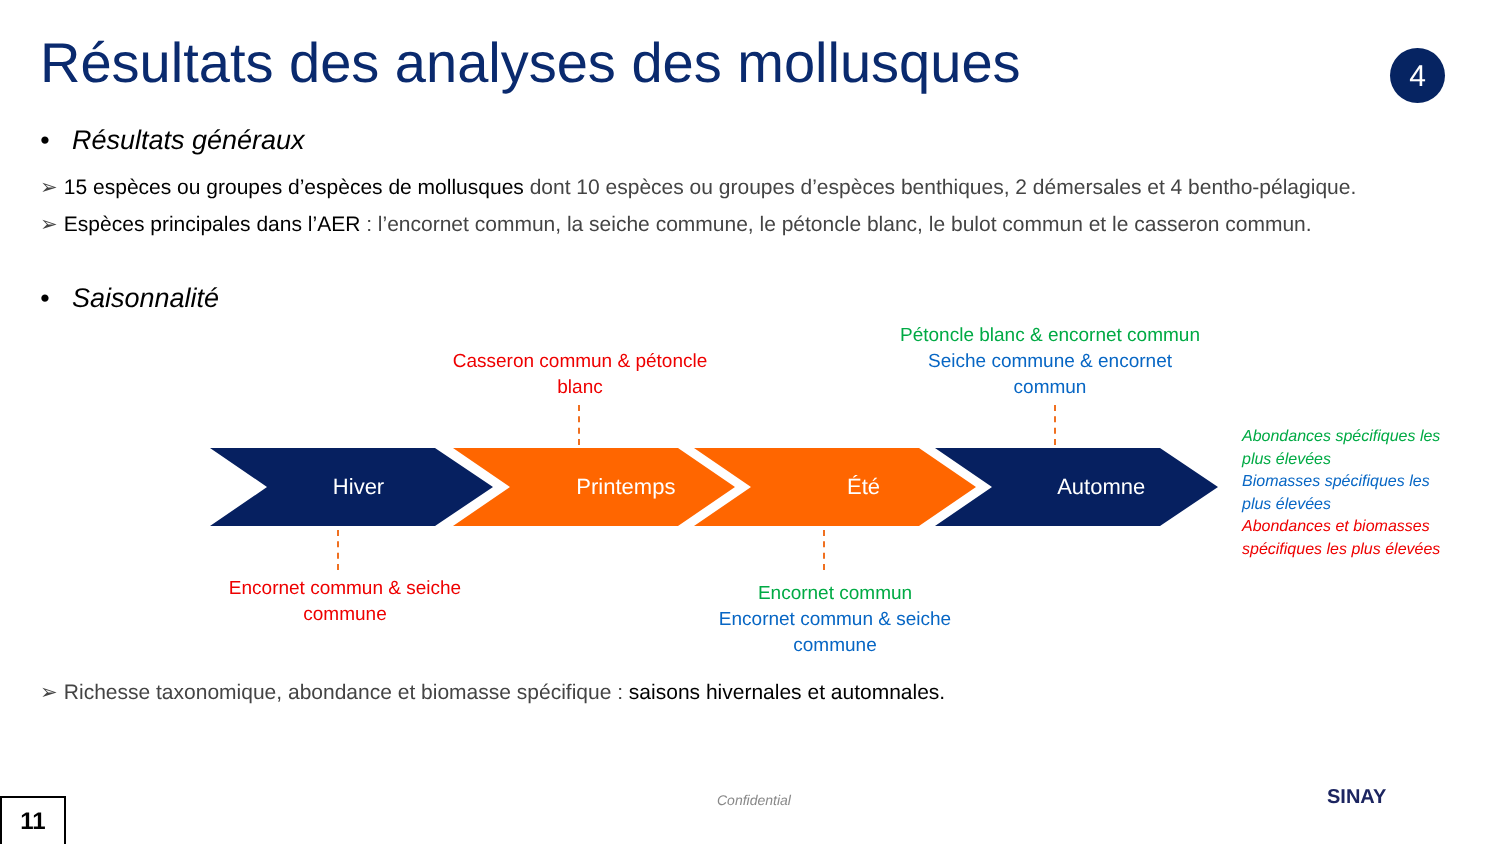Résultats des analyses des mollusques
4
• Résultats généraux
➢ 15 espèces ou groupes d’espèces de mollusques dont 10 espèces ou groupes d’espèces benthiques, 2 démersales et 4 bentho-pélagique.
➢ Espèces principales dans l’AER : l’encornet commun, la seiche commune, le pétoncle blanc, le bulot commun et le casseron commun.
• Saisonnalité
Casseron commun & pétoncle blanc
Pétoncle blanc & encornet commun
Seiche commune & encornet commun
Hiver Printemps Été Automne
Encornet commun & seiche commune
Encornet commun
Encornet commun & seiche commune
Abondances spécifiques les plus élevées
Biomasses spécifiques les plus élevées
Abondances et biomasses spécifiques les plus élevées
➢ Richesse taxonomique, abondance et biomasse spécifique : saisons hivernales et automnales.
Confidential SINAY
11